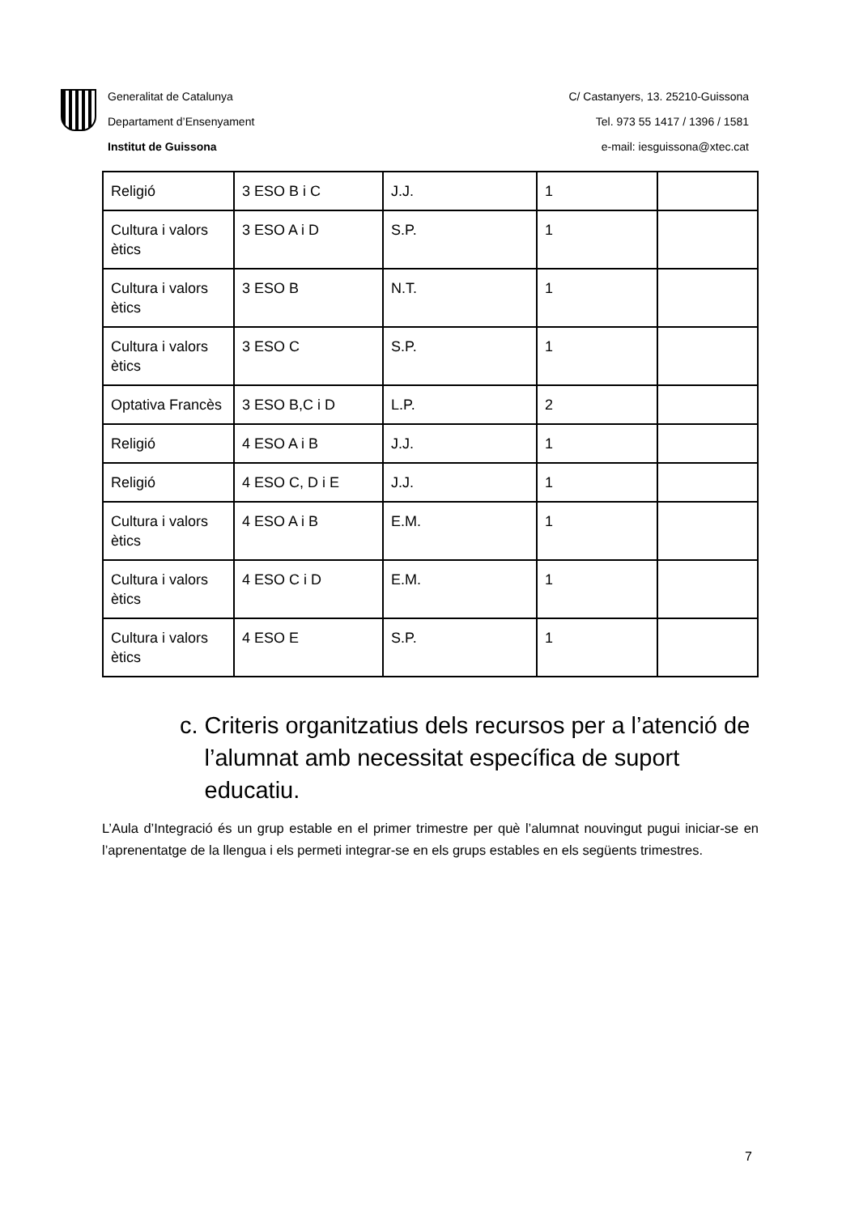Generalitat de Catalunya
Departament d’Ensenyament
Institut de Guissona
C/ Castanyers, 13. 25210-Guissona
Tel. 973 55 1417 / 1396 / 1581
e-mail: iesguissona@xtec.cat
| Religió | 3 ESO B i C | J.J. | 1 | |
| Cultura i valors ètics | 3 ESO A i D | S.P. | 1 | |
| Cultura i valors ètics | 3 ESO B | N.T. | 1 | |
| Cultura i valors ètics | 3 ESO C | S.P. | 1 | |
| Optativa Francès | 3 ESO B,C i D | L.P. | 2 | |
| Religió | 4 ESO A i B | J.J. | 1 | |
| Religió | 4 ESO C, D i E | J.J. | 1 | |
| Cultura i valors ètics | 4 ESO A i B | E.M. | 1 | |
| Cultura i valors ètics | 4 ESO C i D | E.M. | 1 | |
| Cultura i valors ètics | 4 ESO E | S.P. | 1 | |
c. Criteris organitzatius dels recursos per a l’atenció de l’alumnat amb necessitat específica de suport educatiu.
L’Aula d’Integració és un grup estable en el primer trimestre per què l’alumnat nouvingut pugui iniciar-se en l’aprenentatge de la llengua i els permeti integrar-se en els grups estables en els següents trimestres.
7